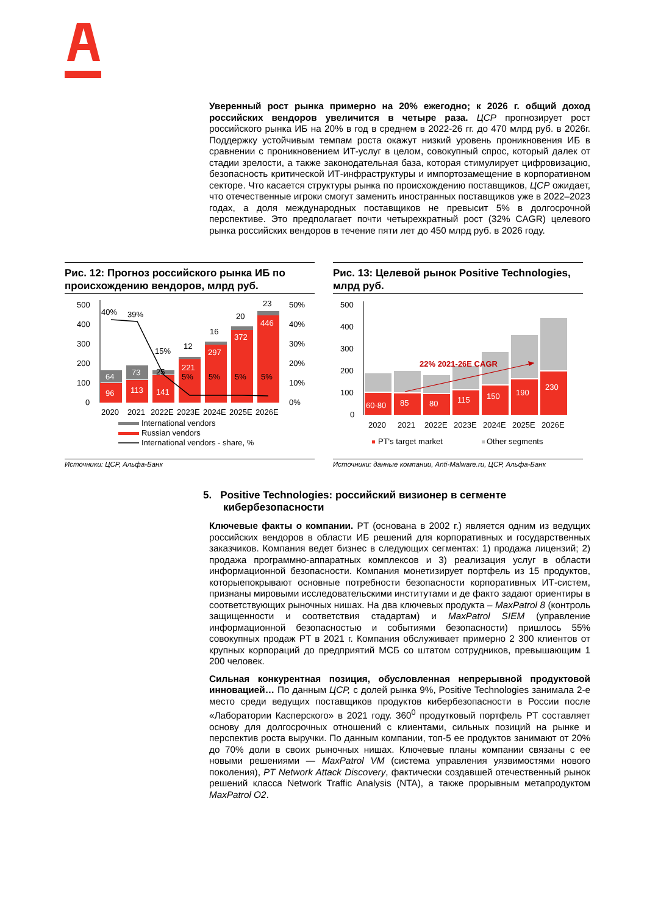Уверенный рост рынка примерно на 20% ежегодно; к 2026 г. общий доход российских вендоров увеличится в четыре раза. ЦСР прогнозирует рост российского рынка ИБ на 20% в год в среднем в 2022-26 гг. до 470 млрд руб. в 2026г. Поддержку устойчивым темпам роста окажут низкий уровень проникновения ИБ в сравнении с проникновением ИТ-услуг в целом, совокупный спрос, который далек от стадии зрелости, а также законодательная база, которая стимулирует цифровизацию, безопасность критической ИТ-инфраструктуры и импортозамещение в корпоративном секторе. Что касается структуры рынка по происхождению поставщиков, ЦСР ожидает, что отечественные игроки смогут заменить иностранных поставщиков уже в 2022–2023 годах, а доля международных поставщиков не превысит 5% в долгосрочной перспективе. Это предполагает почти четырехкратный рост (32% CAGR) целевого рынка российских вендоров в течение пяти лет до 450 млрд руб. в 2026 году.
Рис. 12: Прогноз российского рынка ИБ по происхождению вендоров, млрд руб.
500
400
300
200
100
0
50%
40%
30%
20%
10%
0%
96
113
141
221
297
372
446
64
73
25
5%
5%
5%
5%
40%
39%
15%
12
16
20
23
2020
2021
2022E
2023E
2024E
2025E
2026E
International vendors
Russian vendors
International vendors - share, %
Источники: ЦСР, Альфа-Банк
Рис. 13: Целевой рынок Positive Technologies, млрд руб.
500
400
300
200
100
0
60-80
85
80
115
150
190
230
22% 2021-26E CAGR
2020
2021
2022E
2023E
2024E
2025E
2026E
PT's target market
Other segments
Источники: данные компании, Anti-Malware.ru, ЦСР, Альфа-Банк
5. Positive Technologies: российский визионер в сегменте
кибербезопасности
Ключевые факты о компании. PT (основана в 2002 г.) является одним из ведущих российских вендоров в области ИБ решений для корпоративных и государственных заказчиков. Компания ведет бизнес в следующих сегментах: 1) продажа лицензий; 2) продажа программно-аппаратных комплексов и 3) реализация услуг в области информационной безопасности. Компания монетизирует портфель из 15 продуктов, которыепокрывают основные потребности безопасности корпоративных ИТ-систем, признаны мировыми исследовательскими институтами и де факто задают ориентиры в соответствующих рыночных нишах. На два ключевых продукта – MaxPatrol 8 (контроль защищенности и соответствия стадартам) и MaxPatrol SIEM (управление информационной безопасностью и событиями безопасности) пришлось 55% совокупных продаж PT в 2021 г. Компания обслуживает примерно 2 300 клиентов от крупных корпораций до предприятий МСБ со штатом сотрудников, превышающим 1 200 человек.
Сильная конкурентная позиция, обусловленная непрерывной продуктовой инновацией… По данным ЦСР, с долей рынка 9%, Positive Technologies занимала 2-е место среди ведущих поставщиков продуктов кибербезопасности в России после «Лаборатории Касперского» в 2021 году. 360<sup>0</sup> продутковый портфель PT составляет основу для долгосрочных отношений с клиентами, сильных позиций на рынке и перспектив роста выручки. По данным компании, топ-5 ее продуктов занимают от 20% до 70% доли в своих рыночных нишах. Ключевые планы компании связаны с ее новыми решениями — MaxPatrol VM (система управления уязвимостями нового поколения), PT Network Attack Discovery, фактически создавшей отечественный рынок решений класса Network Traffic Analysis (NTA), а также прорывным метапродуктом MaxPatrol O2.